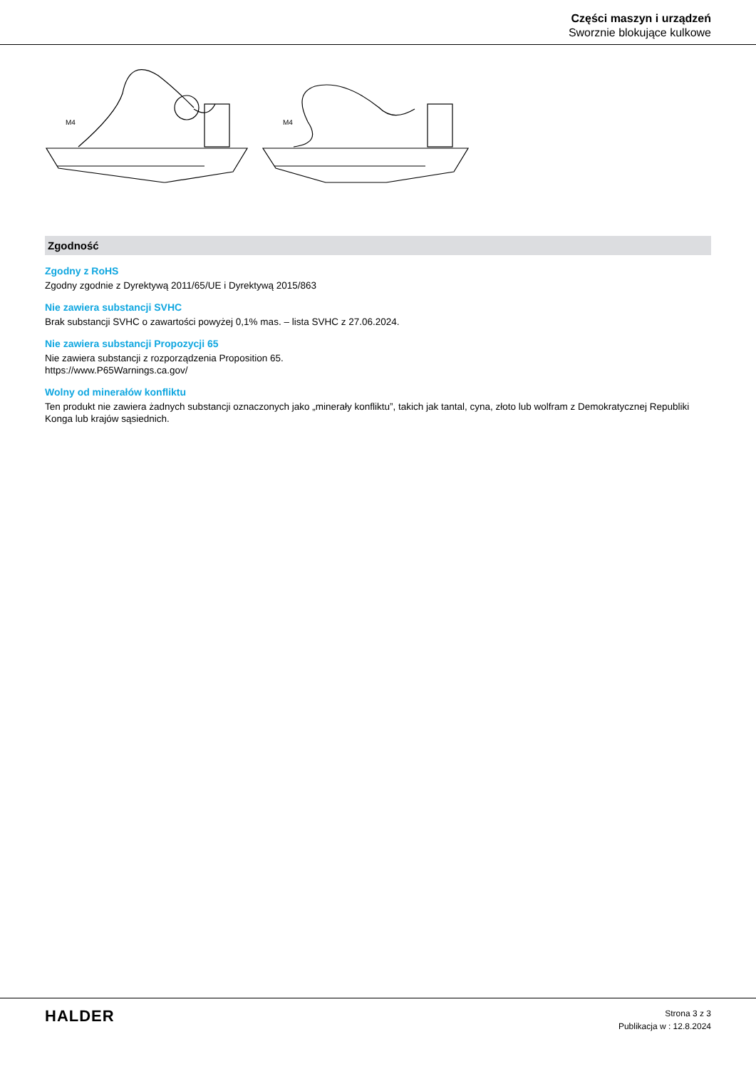Części maszyn i urządzeń
Sworznie blokujące kulkowe
M4
M4
Zgodność
Zgodny z RoHS
Zgodny zgodnie z Dyrektywą 2011/65/UE i Dyrektywą 2015/863
Nie zawiera substancji SVHC
Brak substancji SVHC o zawartości powyżej 0,1% mas. – lista SVHC z 27.06.2024.
Nie zawiera substancji Propozycji 65
Nie zawiera substancji z rozporządzenia Proposition 65.
https://www.P65Warnings.ca.gov/
Wolny od minerałów konfliktu
Ten produkt nie zawiera żadnych substancji oznaczonych jako „minerały konfliktu”, takich jak tantal, cyna, złoto lub wolfram z Demokratycznej Republiki Konga lub krajów sąsiednich.
HALDER
Strona 3 z 3
Publikacja w : 12.8.2024